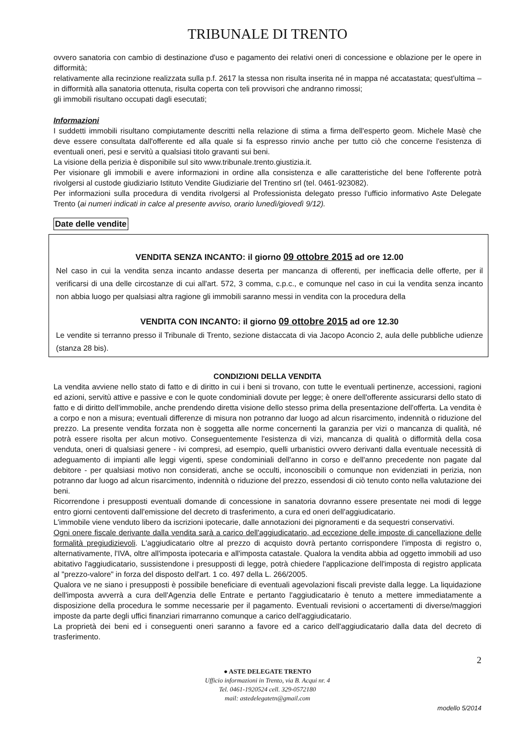TRIBUNALE DI TRENTO
ovvero sanatoria con cambio di destinazione d'uso e pagamento dei relativi oneri di concessione e oblazione per le opere in difformità;
relativamente alla recinzione realizzata sulla p.f. 2617 la stessa non risulta inserita né in mappa né accatastata; quest'ultima – in difformità alla sanatoria ottenuta, risulta coperta con teli provvisori che andranno rimossi;
gli immobili risultano occupati dagli esecutati;
Informazioni
I suddetti immobili risultano compiutamente descritti nella relazione di stima a firma dell'esperto geom. Michele Masè che deve essere consultata dall'offerente ed alla quale si fa espresso rinvio anche per tutto ciò che concerne l'esistenza di eventuali oneri, pesi e servitù a qualsiasi titolo gravanti sui beni.
La visione della perizia è disponibile sul sito www.tribunale.trento.giustizia.it.
Per visionare gli immobili e avere informazioni in ordine alla consistenza e alle caratteristiche del bene l'offerente potrà rivolgersi al custode giudiziario Istituto Vendite Giudiziarie del Trentino srl (tel. 0461-923082).
Per informazioni sulla procedura di vendita rivolgersi al Professionista delegato presso l'ufficio informativo Aste Delegate Trento (ai numeri indicati in calce al presente avviso, orario lunedì/giovedì 9/12).
Date delle vendite
VENDITA SENZA INCANTO: il giorno 09 ottobre 2015 ad ore 12.00
Nel caso in cui la vendita senza incanto andasse deserta per mancanza di offerenti, per inefficacia delle offerte, per il verificarsi di una delle circostanze di cui all'art. 572, 3 comma, c.p.c., e comunque nel caso in cui la vendita senza incanto non abbia luogo per qualsiasi altra ragione gli immobili saranno messi in vendita con la procedura della
VENDITA CON INCANTO: il giorno 09 ottobre 2015 ad ore 12.30
Le vendite si terranno presso il Tribunale di Trento, sezione distaccata di via Jacopo Aconcio 2, aula delle pubbliche udienze (stanza 28 bis).
CONDIZIONI DELLA VENDITA
La vendita avviene nello stato di fatto e di diritto in cui i beni si trovano, con tutte le eventuali pertinenze, accessioni, ragioni ed azioni, servitù attive e passive e con le quote condominiali dovute per legge; è onere dell'offerente assicurarsi dello stato di fatto e di diritto dell'immobile, anche prendendo diretta visione dello stesso prima della presentazione dell'offerta. La vendita è a corpo e non a misura; eventuali differenze di misura non potranno dar luogo ad alcun risarcimento, indennità o riduzione del prezzo. La presente vendita forzata non è soggetta alle norme concernenti la garanzia per vizi o mancanza di qualità, né potrà essere risolta per alcun motivo. Conseguentemente l'esistenza di vizi, mancanza di qualità o difformità della cosa venduta, oneri di qualsiasi genere - ivi compresi, ad esempio, quelli urbanistici ovvero derivanti dalla eventuale necessità di adeguamento di impianti alle leggi vigenti, spese condominiali dell'anno in corso e dell'anno precedente non pagate dal debitore - per qualsiasi motivo non considerati, anche se occulti, inconoscibili o comunque non evidenziati in perizia, non potranno dar luogo ad alcun risarcimento, indennità o riduzione del prezzo, essendosi di ciò tenuto conto nella valutazione dei beni.
Ricorrendone i presupposti eventuali domande di concessione in sanatoria dovranno essere presentate nei modi di legge entro giorni centoventi dall'emissione del decreto di trasferimento, a cura ed oneri dell'aggiudicatario.
L'immobile viene venduto libero da iscrizioni ipotecarie, dalle annotazioni dei pignoramenti e da sequestri conservativi.
Ogni onere fiscale derivante dalla vendita sarà a carico dell'aggiudicatario, ad eccezione delle imposte di cancellazione delle formalità pregiudizievoli. L'aggiudicatario oltre al prezzo di acquisto dovrà pertanto corrispondere l'imposta di registro o, alternativamente, l'IVA, oltre all'imposta ipotecaria e all'imposta catastale. Qualora la vendita abbia ad oggetto immobili ad uso abitativo l'aggiudicatario, sussistendone i presupposti di legge, potrà chiedere l'applicazione dell'imposta di registro applicata al "prezzo-valore" in forza del disposto dell'art. 1 co. 497 della L. 266/2005.
Qualora ve ne siano i presupposti è possibile beneficiare di eventuali agevolazioni fiscali previste dalla legge. La liquidazione dell'imposta avverrà a cura dell'Agenzia delle Entrate e pertanto l'aggiudicatario è tenuto a mettere immediatamente a disposizione della procedura le somme necessarie per il pagamento. Eventuali revisioni o accertamenti di diverse/maggiori imposte da parte degli uffici finanziari rimarranno comunque a carico dell'aggiudicatario.
La proprietà dei beni ed i conseguenti oneri saranno a favore ed a carico dell'aggiudicatario dalla data del decreto di trasferimento.
2
● ASTE DELEGATE TRENTO
Ufficio informazioni in Trento, via B. Acqui nr. 4
Tel. 0461-1920524 cell. 329-0572180
mail: astedelegatetn@gmail.com
modello 5/2014